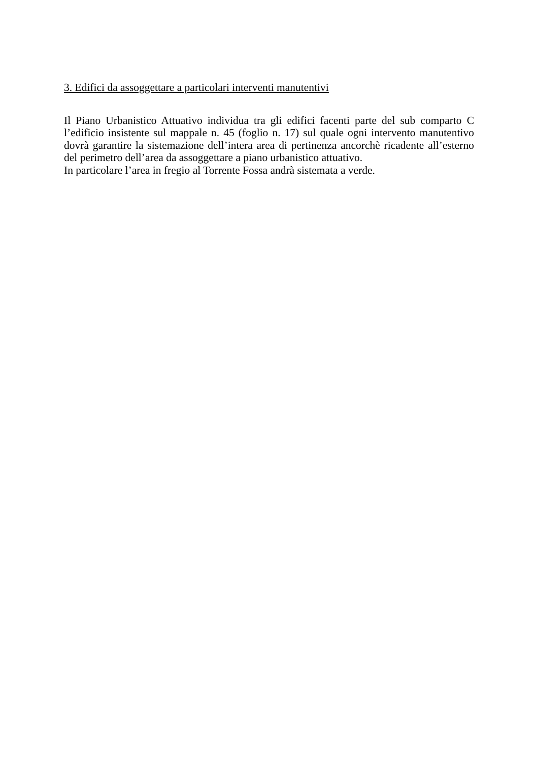3. Edifici da assoggettare a particolari interventi manutentivi
Il Piano Urbanistico Attuativo individua tra gli edifici facenti parte del sub comparto C l’edificio insistente sul mappale n. 45 (foglio n. 17) sul quale ogni intervento manutentivo dovrà garantire la sistemazione dell’intera area di pertinenza ancorchè ricadente all’esterno del perimetro dell’area da assoggettare a piano urbanistico attuativo.
In particolare l’area in fregio al Torrente Fossa andrà sistemata a verde.